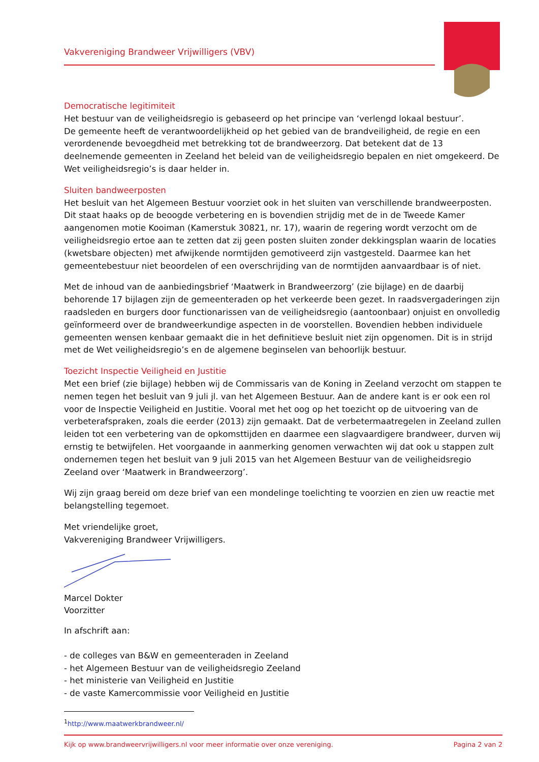Vakvereniging Brandweer Vrijwilligers (VBV)
Democratische legitimiteit
Het bestuur van de veiligheidsregio is gebaseerd op het principe van ‘verlengd lokaal bestuur’.
De gemeente heeft de verantwoordelijkheid op het gebied van de brandveiligheid, de regie en een verordenende bevoegdheid met betrekking tot de brandweerzorg. Dat betekent dat de 13 deelnemende gemeenten in Zeeland het beleid van de veiligheidsregio bepalen en niet omgekeerd. De Wet veiligheidsregio’s is daar helder in.
Sluiten bandweerposten
Het besluit van het Algemeen Bestuur voorziet ook in het sluiten van verschillende brandweerposten. Dit staat haaks op de beoogde verbetering en is bovendien strijdig met de in de Tweede Kamer aangenomen motie Kooiman (Kamerstuk 30821, nr. 17), waarin de regering wordt verzocht om de veiligheidsregio ertoe aan te zetten dat zij geen posten sluiten zonder dekkingsplan waarin de locaties (kwetsbare objecten) met afwijkende normtijden gemotiveerd zijn vastgesteld. Daarmee kan het gemeentebestuur niet beoordelen of een overschrijding van de normtijden aanvaardbaar is of niet.
Met de inhoud van de aanbiedingsbrief ‘Maatwerk in Brandweerzorg’ (zie bijlage) en de daarbij behorende 17 bijlagen zijn de gemeenteraden op het verkeerde been gezet. In raadsvergaderingen zijn raadsleden en burgers door functionarissen van de veiligheidsregio (aantoonbaar) onjuist en onvolledig geïnformeerd over de brandweerkundige aspecten in de voorstellen. Bovendien hebben individuele gemeenten wensen kenbaar gemaakt die in het definitieve besluit niet zijn opgenomen. Dit is in strijd met de Wet veiligheidsregio’s en de algemene beginselen van behoorlijk bestuur.
Toezicht Inspectie Veiligheid en Justitie
Met een brief (zie bijlage) hebben wij de Commissaris van de Koning in Zeeland verzocht om stappen te nemen tegen het besluit van 9 juli jl. van het Algemeen Bestuur. Aan de andere kant is er ook een rol voor de Inspectie Veiligheid en Justitie. Vooral met het oog op het toezicht op de uitvoering van de verbeterafspraken, zoals die eerder (2013) zijn gemaakt. Dat de verbetermaatregelen in Zeeland zullen leiden tot een verbetering van de opkomsttijden en daarmee een slagvaardigere brandweer, durven wij ernstig te betwijfelen. Het voorgaande in aanmerking genomen verwachten wij dat ook u stappen zult ondernemen tegen het besluit van 9 juli 2015 van het Algemeen Bestuur van de veiligheidsregio Zeeland over ‘Maatwerk in Brandweerzorg’.
Wij zijn graag bereid om deze brief van een mondelinge toelichting te voorzien en zien uw reactie met belangstelling tegemoet.
Met vriendelijke groet,
Vakvereniging Brandweer Vrijwilligers.
Marcel Dokter
Voorzitter
In afschrift aan:
- de colleges van B&W en gemeenteraden in Zeeland
- het Algemeen Bestuur van de veiligheidsregio Zeeland
- het ministerie van Veiligheid en Justitie
- de vaste Kamercommissie voor Veiligheid en Justitie
<sup>1</sup> http://www.maatwerkbrandweer.nl/
Kijk op www.brandweervrijwilligers.nl voor meer informatie over onze vereniging. Pagina 2 van 2